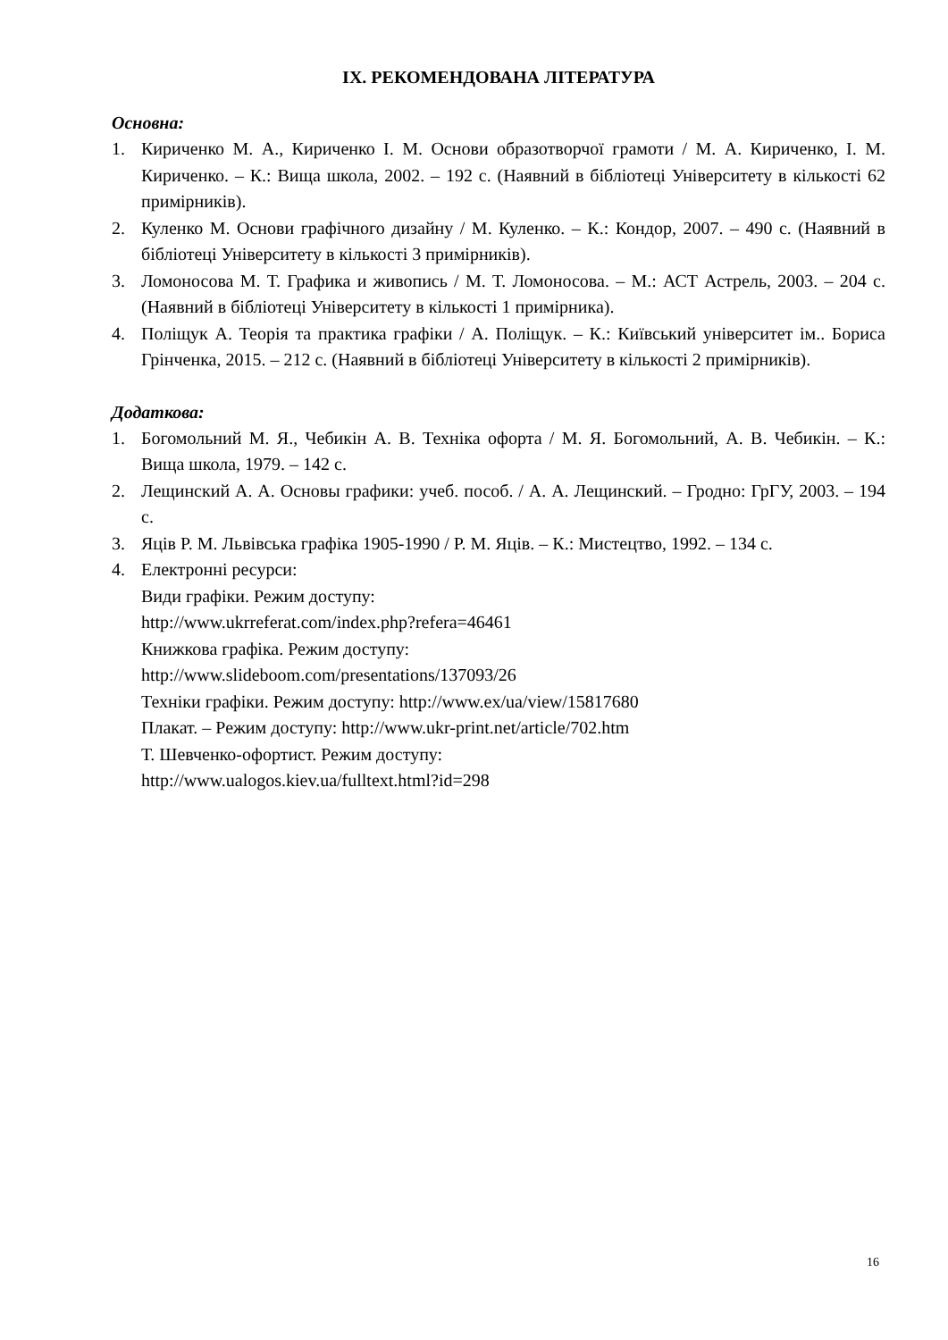IX. РЕКОМЕНДОВАНА ЛІТЕРАТУРА
Основна:
1. Кириченко М. А., Кириченко І. М. Основи образотворчої грамоти / М. А. Кириченко, І. М. Кириченко. – К.: Вища школа, 2002. – 192 с. (Наявний в бібліотеці Університету в кількості 62 примірників).
2. Куленко М. Основи графічного дизайну / М. Куленко. – К.: Кондор, 2007. – 490 с. (Наявний в бібліотеці Університету в кількості 3 примірників).
3. Ломоносова М. Т. Графика и живопись / М. Т. Ломоносова. – М.: АСТ Астрель, 2003. – 204 с. (Наявний в бібліотеці Університету в кількості 1 примірника).
4. Поліщук А. Теорія та практика графіки / А. Поліщук. – К.: Київський університет ім.. Бориса Грінченка, 2015. – 212 с. (Наявний в бібліотеці Університету в кількості 2 примірників).
Додаткова:
1. Богомольний М. Я., Чебикін А. В. Техніка офорта / М. Я. Богомольний, А. В. Чебикін. – К.: Вища школа, 1979. – 142 с.
2. Лещинский А. А. Основы графики: учеб. пособ. / А. А. Лещинский. – Гродно: ГрГУ, 2003. – 194 с.
3. Яців Р. М. Львівська графіка 1905-1990 / Р. М. Яців. – К.: Мистецтво, 1992. – 134 с.
4. Електронні ресурси:
Види графіки. Режим доступу:
http://www.ukrreferat.com/index.php?refera=46461
Книжкова графіка. Режим доступу:
http://www.slideboom.com/presentations/137093/26
Техніки графіки. Режим доступу: http://www.ex/ua/view/15817680
Плакат. – Режим доступу: http://www.ukr-print.net/article/702.htm
Т. Шевченко-офортист. Режим доступу:
http://www.ualogos.kiev.ua/fulltext.html?id=298
16